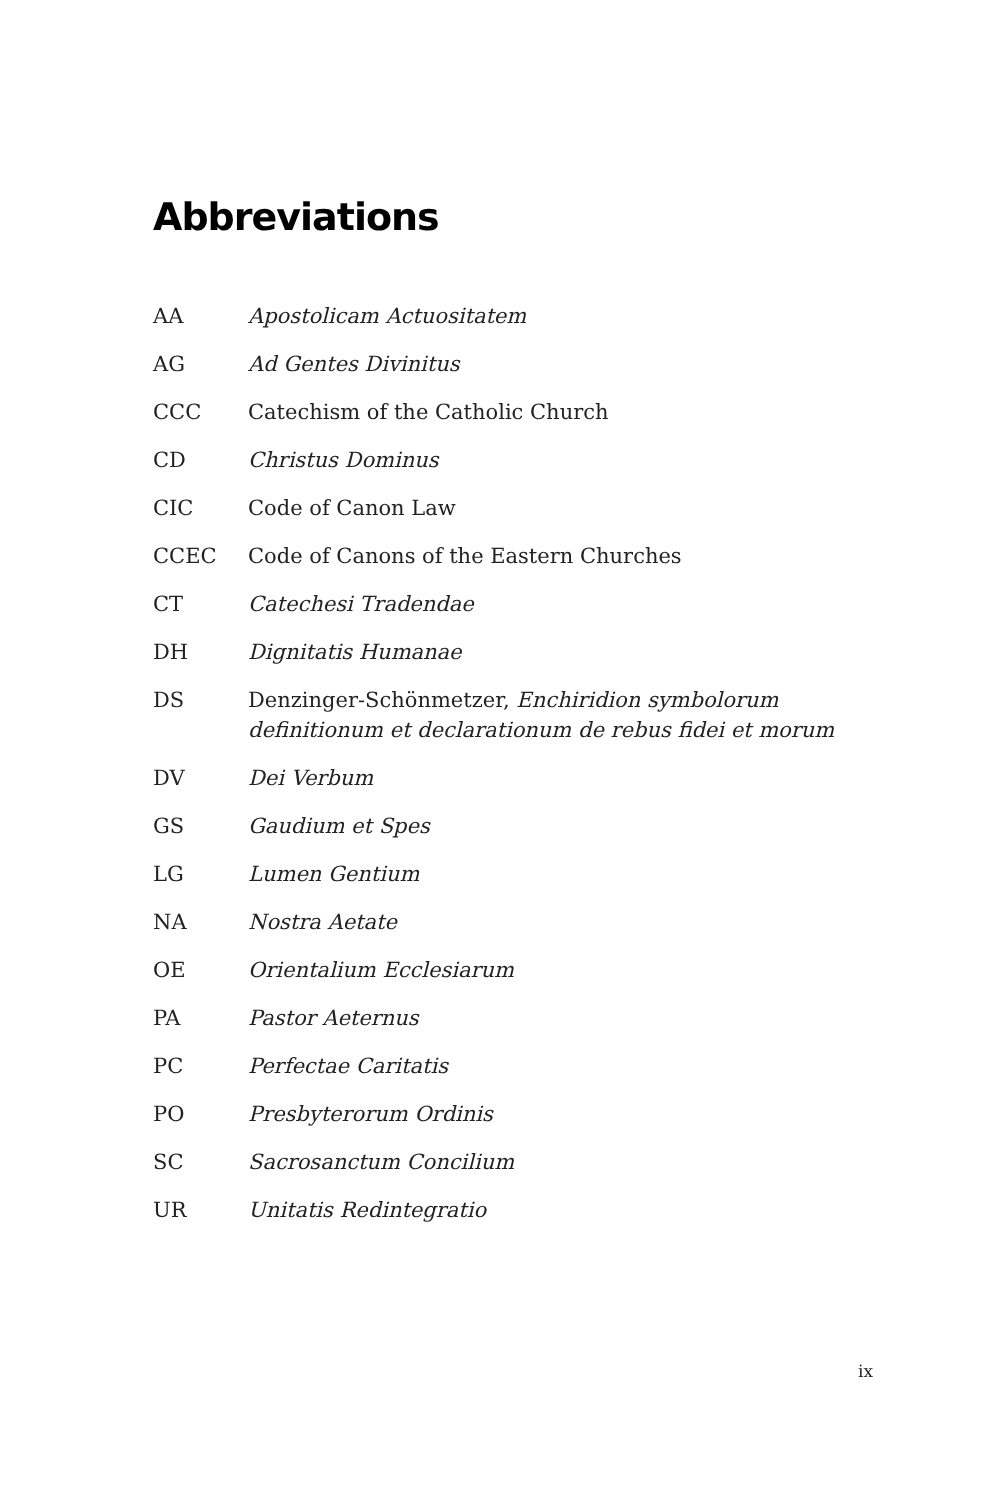Abbreviations
| AA | Apostolicam Actuositatem |
| AG | Ad Gentes Divinitus |
| CCC | Catechism of the Catholic Church |
| CD | Christus Dominus |
| CIC | Code of Canon Law |
| CCEC | Code of Canons of the Eastern Churches |
| CT | Catechesi Tradendae |
| DH | Dignitatis Humanae |
| DS | Denzinger-Schönmetzer, Enchiridion symbolorum definitionum et declarationum de rebus fidei et morum |
| DV | Dei Verbum |
| GS | Gaudium et Spes |
| LG | Lumen Gentium |
| NA | Nostra Aetate |
| OE | Orientalium Ecclesiarum |
| PA | Pastor Aeternus |
| PC | Perfectae Caritatis |
| PO | Presbyterorum Ordinis |
| SC | Sacrosanctum Concilium |
| UR | Unitatis Redintegratio |
ix